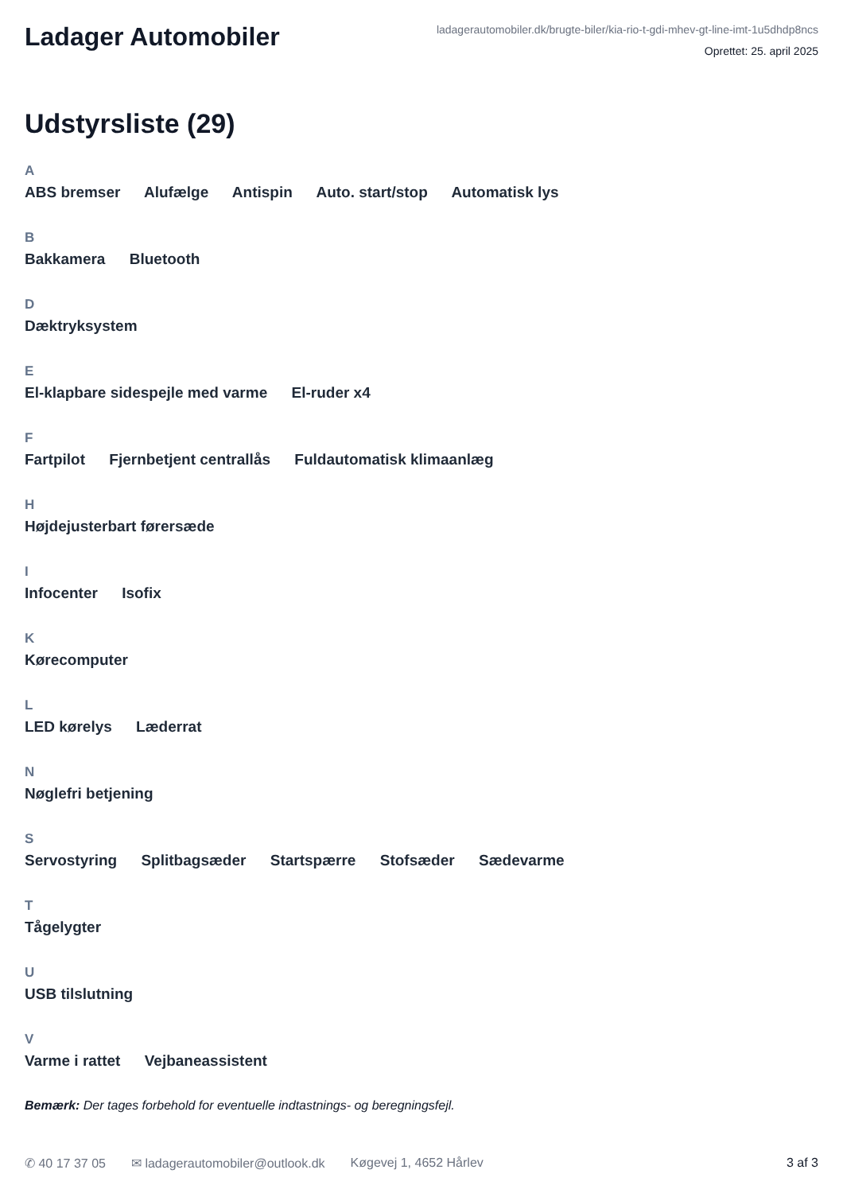Ladager Automobiler
ladagerautomobiler.dk/brugte-biler/kia-rio-t-gdi-mhev-gt-line-imt-1u5dhdp8ncs
Oprettet: 25. april 2025
Udstyrsliste (29)
A
ABS bremser Alufælge Antispin Auto. start/stop Automatisk lys
B
Bakkamera Bluetooth
D
Dæktryksystem
E
El-klapbare sidespejle med varme El-ruder x4
F
Fartpilot Fjernbetjent centrallås Fuldautomatisk klimaanlæg
H
Højdejusterbart førersæde
I
Infocenter Isofix
K
Kørecomputer
L
LED kørelys Læderrat
N
Nøglefri betjening
S
Servostyring Splitbagsæder Startspærre Stofsæder Sædevarme
T
Tågelygter
U
USB tilslutning
V
Varme i rattet Vejbaneassistent
Bemærk: Der tages forbehold for eventuelle indtastnings- og beregningsfejl.
✆ 40 17 37 05 ✉ ladagerautomobiler@outlook.dk Køgevej 1, 4652 Hårlev 3 af 3